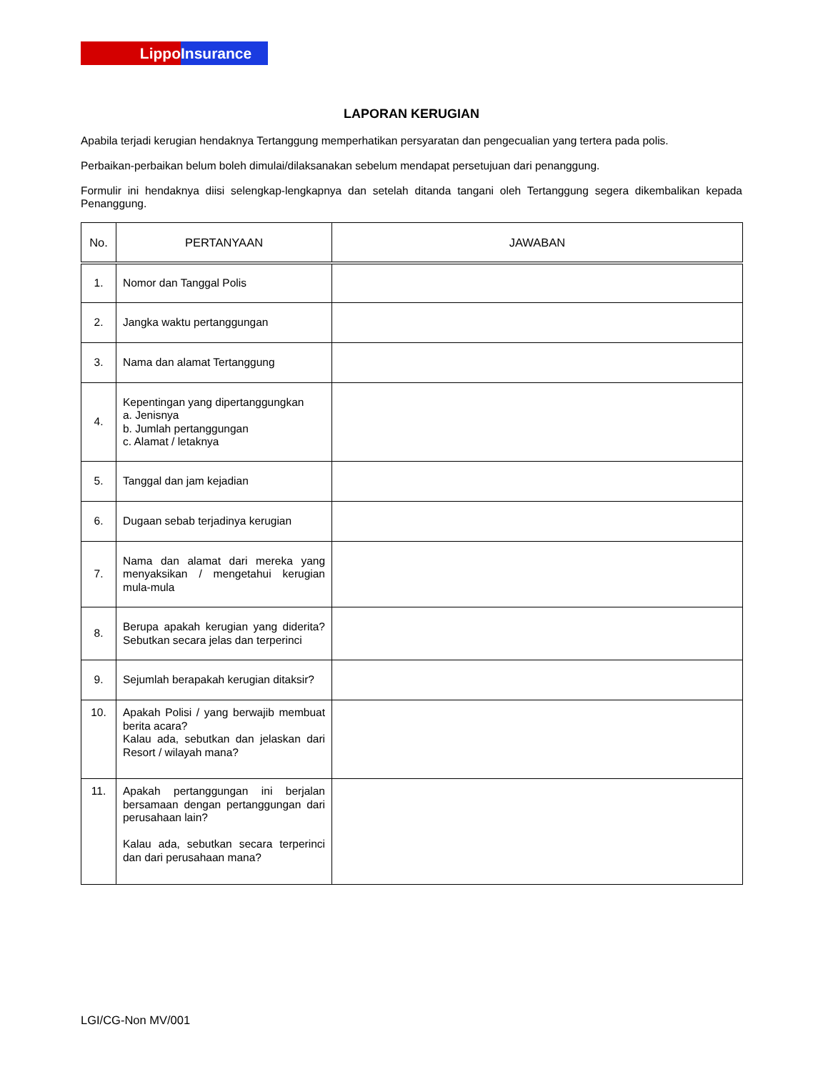Lippo Insurance
LAPORAN KERUGIAN
Apabila terjadi kerugian hendaknya Tertanggung memperhatikan persyaratan dan pengecualian yang tertera pada polis.
Perbaikan-perbaikan belum boleh dimulai/dilaksanakan sebelum mendapat persetujuan dari penanggung.
Formulir ini hendaknya diisi selengkap-lengkapnya dan setelah ditanda tangani oleh Tertanggung segera dikembalikan kepada Penanggung.
| No. | PERTANYAAN | JAWABAN |
| --- | --- | --- |
| 1. | Nomor dan Tanggal Polis | |
| 2. | Jangka waktu pertanggungan | |
| 3. | Nama dan alamat Tertanggung | |
| 4. | Kepentingan yang dipertanggungkan a. Jenisnya b. Jumlah pertanggungan c. Alamat / letaknya | |
| 5. | Tanggal dan jam kejadian | |
| 6. | Dugaan sebab terjadinya kerugian | |
| 7. | Nama dan alamat dari mereka yang menyaksikan / mengetahui kerugian mula-mula | |
| 8. | Berupa apakah kerugian yang diderita? Sebutkan secara jelas dan terperinci | |
| 9. | Sejumlah berapakah kerugian ditaksir? | |
| 10. | Apakah Polisi / yang berwajib membuat berita acara? Kalau ada, sebutkan dan jelaskan dari Resort / wilayah mana? | |
| 11. | Apakah pertanggungan ini berjalan bersamaan dengan pertanggungan dari perusahaan lain? Kalau ada, sebutkan secara terperinci dan dari perusahaan mana? | |
LGI/CG-Non MV/001